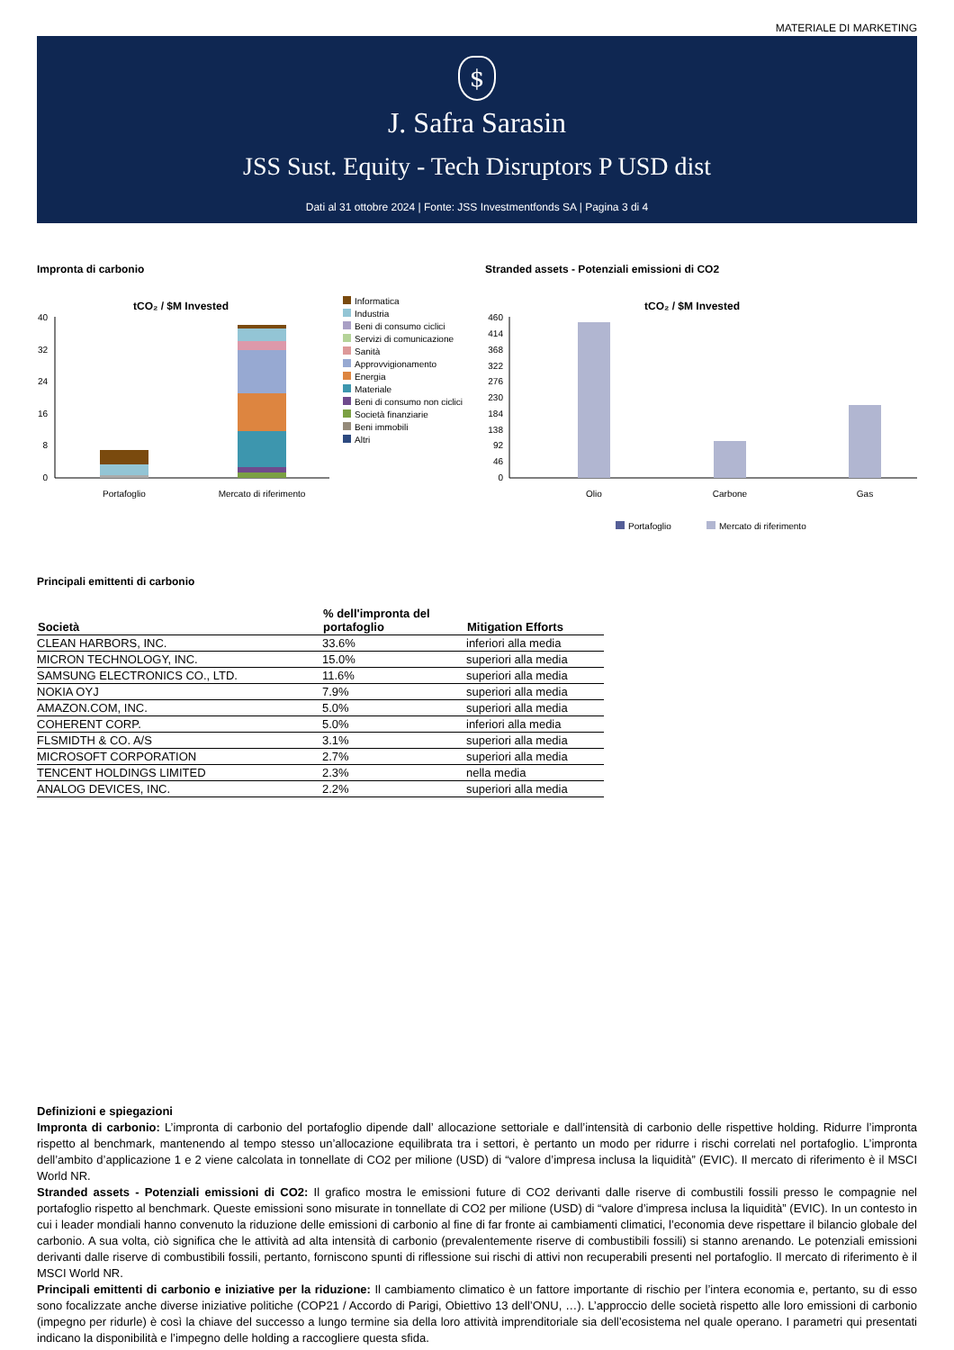MATERIALE DI MARKETING
$
J. Safra Sarasin
JSS Sust. Equity - Tech Disruptors P USD dist
Dati al 31 ottobre 2024 | Fonte: JSS Investmentfonds SA | Pagina 3 di 4
Impronta di carbonio
tCO₂ / $M Invested
40
32
24
16
8
0
Portafoglio
Mercato di riferimento
Informatica
Industria
Beni di consumo ciclici
Servizi di comunicazione
Sanità
Approvvigionamento
Energia
Materiale
Beni di consumo non ciclici
Società finanziarie
Beni immobili
Altri
Stranded assets - Potenziali emissioni di CO2
tCO₂ / $M Invested
460
414
368
322
276
230
184
138
92
46
0
Olio
Carbone
Gas
Portafoglio
Mercato di riferimento
Principali emittenti di carbonio
| Società | % dell'impronta del portafoglio | Mitigation Efforts |
| --- | --- | --- |
| CLEAN HARBORS, INC. | 33.6% | inferiori alla media |
| MICRON TECHNOLOGY, INC. | 15.0% | superiori alla media |
| SAMSUNG ELECTRONICS CO., LTD. | 11.6% | superiori alla media |
| NOKIA OYJ | 7.9% | superiori alla media |
| AMAZON.COM, INC. | 5.0% | superiori alla media |
| COHERENT CORP. | 5.0% | inferiori alla media |
| FLSMIDTH & CO. A/S | 3.1% | superiori alla media |
| MICROSOFT CORPORATION | 2.7% | superiori alla media |
| TENCENT HOLDINGS LIMITED | 2.3% | nella media |
| ANALOG DEVICES, INC. | 2.2% | superiori alla media |
Definizioni e spiegazioni
Impronta di carbonio: L’impronta di carbonio del portafoglio dipende dall’ allocazione settoriale e dall’intensità di carbonio delle rispettive holding. Ridurre l’impronta rispetto al benchmark, mantenendo al tempo stesso un’allocazione equilibrata tra i settori, è pertanto un modo per ridurre i rischi correlati nel portafoglio. L’impronta dell’ambito d’applicazione 1 e 2 viene calcolata in tonnellate di CO2 per milione (USD) di “valore d’impresa inclusa la liquidità” (EVIC). Il mercato di riferimento è il MSCI World NR.
Stranded assets - Potenziali emissioni di CO2: Il grafico mostra le emissioni future di CO2 derivanti dalle riserve di combustili fossili presso le compagnie nel portafoglio rispetto al benchmark. Queste emissioni sono misurate in tonnellate di CO2 per milione (USD) di “valore d’impresa inclusa la liquidità” (EVIC). In un contesto in cui i leader mondiali hanno convenuto la riduzione delle emissioni di carbonio al fine di far fronte ai cambiamenti climatici, l’economia deve rispettare il bilancio globale del carbonio. A sua volta, ciò significa che le attività ad alta intensità di carbonio (prevalentemente riserve di combustibili fossili) si stanno arenando. Le potenziali emissioni derivanti dalle riserve di combustibili fossili, pertanto, forniscono spunti di riflessione sui rischi di attivi non recuperabili presenti nel portafoglio. Il mercato di riferimento è il MSCI World NR.
Principali emittenti di carbonio e iniziative per la riduzione: Il cambiamento climatico è un fattore importante di rischio per l’intera economia e, pertanto, su di esso sono focalizzate anche diverse iniziative politiche (COP21 / Accordo di Parigi, Obiettivo 13 dell’ONU, …). L’approccio delle società rispetto alle loro emissioni di carbonio (impegno per ridurle) è così la chiave del successo a lungo termine sia della loro attività imprenditoriale sia dell’ecosistema nel quale operano. I parametri qui presentati indicano la disponibilità e l’impegno delle holding a raccogliere questa sfida.